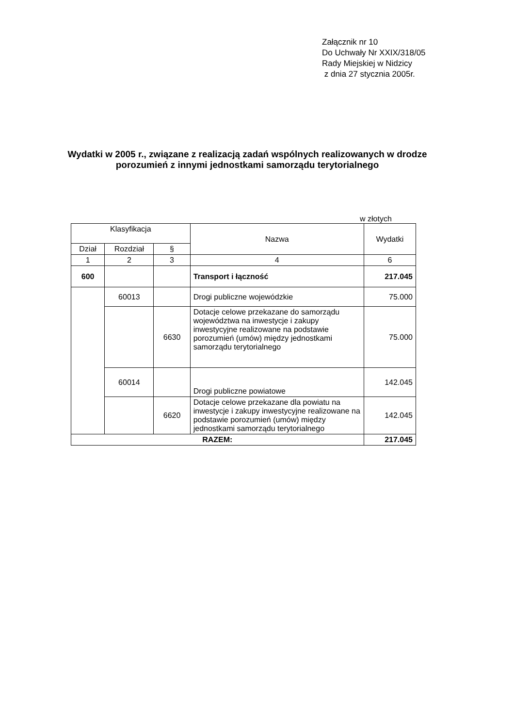Załącznik nr 10
Do Uchwały Nr XXIX/318/05
Rady Miejskiej w Nidzicy
z dnia 27 stycznia 2005r.
Wydatki w 2005 r., związane z realizacją zadań wspólnych realizowanych w drodze
porozumień z innymi jednostkami samorządu terytorialnego
w złotych
| Klasyfikacja | | | Nazwa | Wydatki |
| --- | --- | --- | --- | --- |
| Dział | Rozdział | § | | |
| 1 | 2 | 3 | 4 | 6 |
| 600 | | | Transport i łączność | 217.045 |
| | 60013 | | Drogi publiczne wojewódzkie | 75.000 |
| | | 6630 | Dotacje celowe przekazane do samorządu województwa na inwestycje i zakupy inwestycyjne realizowane na podstawie porozumień (umów) między jednostkami samorządu terytorialnego | 75.000 |
| | 60014 | | Drogi publiczne powiatowe | 142.045 |
| | | 6620 | Dotacje celowe przekazane dla powiatu na inwestycje i zakupy inwestycyjne realizowane na podstawie porozumień (umów) między jednostkami samorządu terytorialnego | 142.045 |
| RAZEM: | | | | 217.045 |